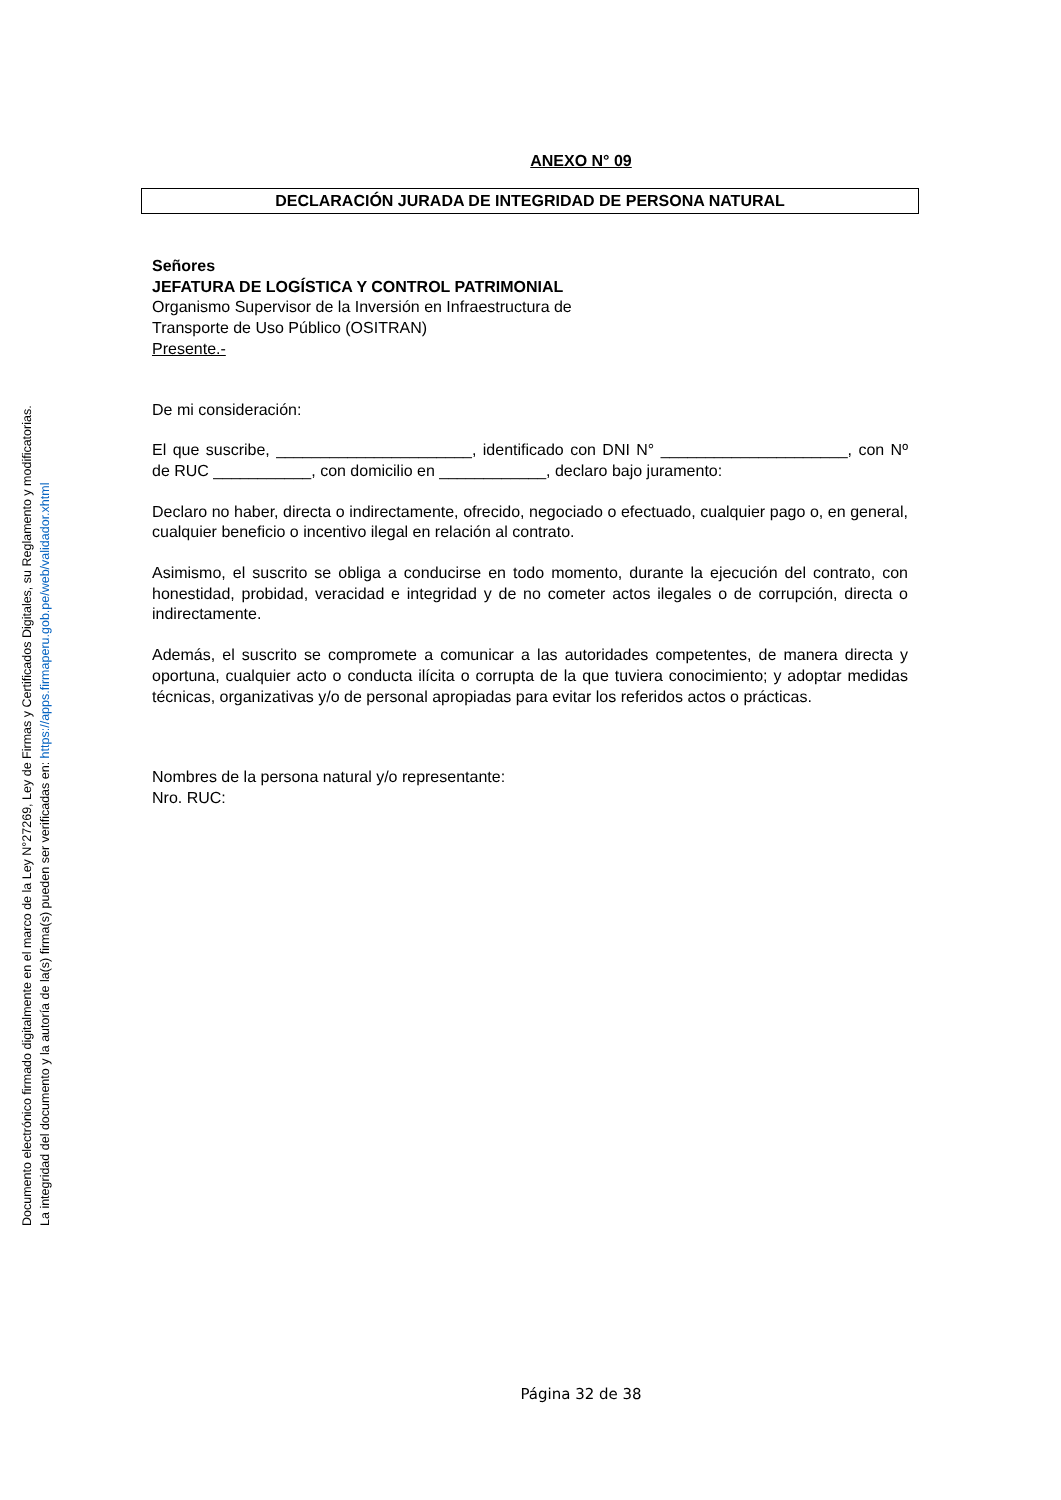Documento electrónico firmado digitalmente en el marco de la Ley N°27269, Ley de Firmas y Certificados Digitales, su Reglamento y modificatorias.
La integridad del documento y la autoría de la(s) firma(s) pueden ser verificadas en: https://apps.firmaperu.gob.pe/web/validador.xhtml
ANEXO N° 09
DECLARACIÓN JURADA DE INTEGRIDAD DE PERSONA NATURAL
Señores
JEFATURA DE LOGÍSTICA Y CONTROL PATRIMONIAL
Organismo Supervisor de la Inversión en Infraestructura de
Transporte de Uso Público (OSITRAN)
Presente.-
De mi consideración:
El que suscribe, ______________________, identificado con DNI N° _____________________, con Nº de RUC ___________, con domicilio en ____________, declaro bajo juramento:
Declaro no haber, directa o indirectamente, ofrecido, negociado o efectuado, cualquier pago o, en general, cualquier beneficio o incentivo ilegal en relación al contrato.
Asimismo, el suscrito se obliga a conducirse en todo momento, durante la ejecución del contrato, con honestidad, probidad, veracidad e integridad y de no cometer actos ilegales o de corrupción, directa o indirectamente.
Además, el suscrito se compromete a comunicar a las autoridades competentes, de manera directa y oportuna, cualquier acto o conducta ilícita o corrupta de la que tuviera conocimiento; y adoptar medidas técnicas, organizativas y/o de personal apropiadas para evitar los referidos actos o prácticas.
Nombres de la persona natural y/o representante:
Nro. RUC:
Página 32 de 38